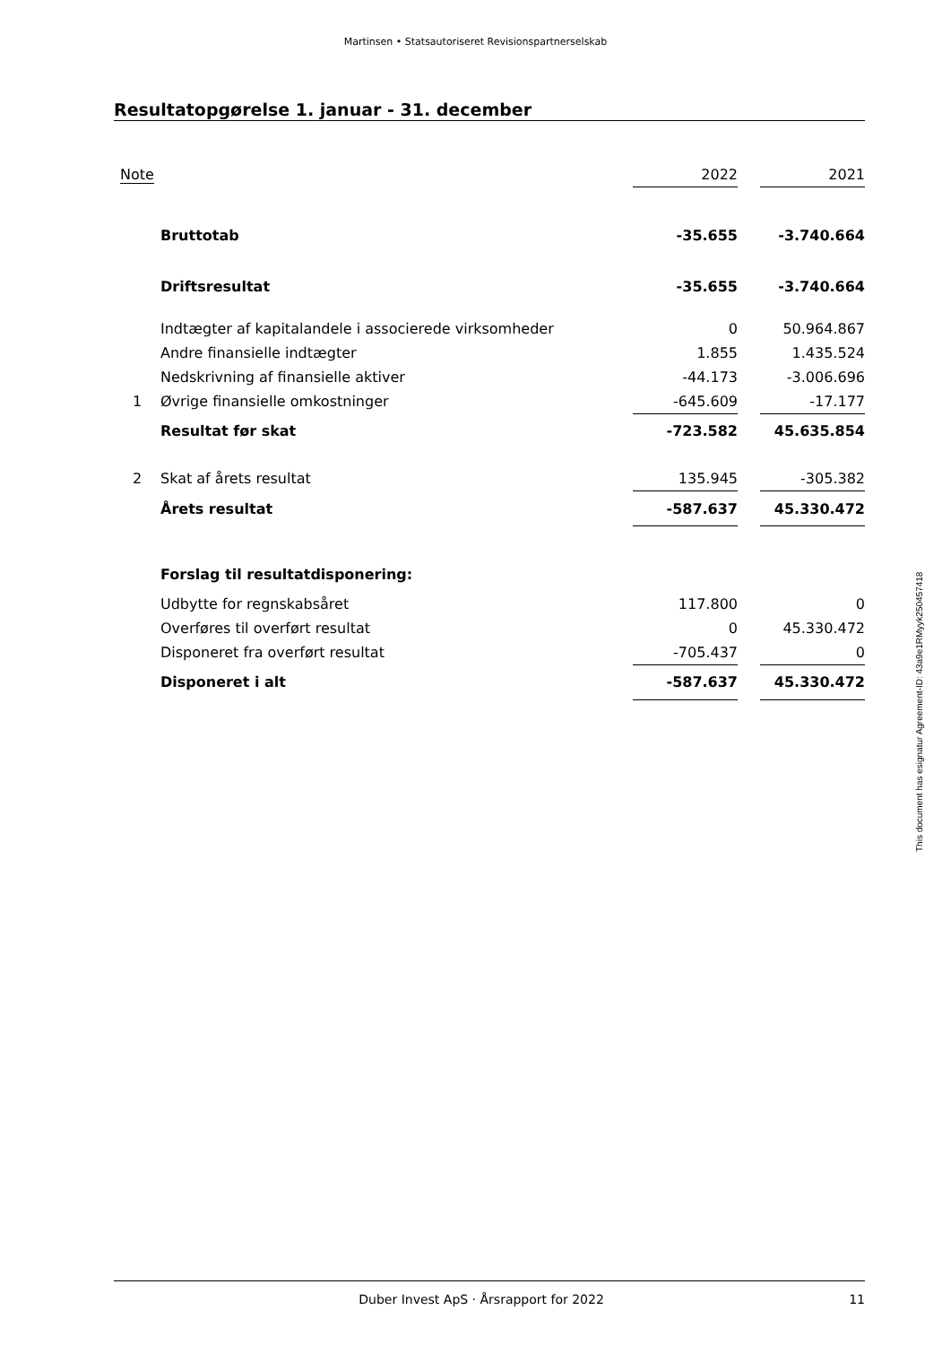Martinsen • Statsautoriseret Revisionspartnerselskab
Resultatopgørelse 1. januar - 31. december
| Note | | 2022 | | 2021 |
| | Bruttotab | -35.655 | | -3.740.664 |
| | Driftsresultat | -35.655 | | -3.740.664 |
| | Indtægter af kapitalandele i associerede virksomheder | 0 | | 50.964.867 |
| | Andre finansielle indtægter | 1.855 | | 1.435.524 |
| | Nedskrivning af finansielle aktiver | -44.173 | | -3.006.696 |
| 1 | Øvrige finansielle omkostninger | -645.609 | | -17.177 |
| | Resultat før skat | -723.582 | | 45.635.854 |
| 2 | Skat af årets resultat | 135.945 | | -305.382 |
| | Årets resultat | -587.637 | | 45.330.472 |
| | Forslag til resultatdisponering: | | | |
| | Udbytte for regnskabsåret | 117.800 | | 0 |
| | Overføres til overført resultat | 0 | | 45.330.472 |
| | Disponeret fra overført resultat | -705.437 | | 0 |
| | Disponeret i alt | -587.637 | | 45.330.472 |
This document has esignatur Agreement-ID: 43a9e1RMyyk250457418
Duber Invest ApS · Årsrapport for 2022 11